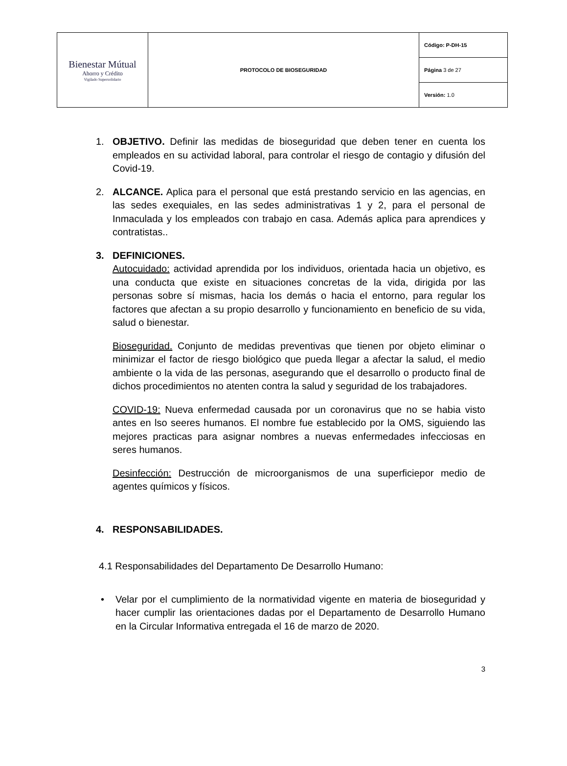| Bienestar Mútual Ahorro y Crédito Vigilado Supersolidario | PROTOCOLO DE BIOSEGURIDAD | Código: P-DH-15 |
| | | Página 3 de 27 |
| | | Versión: 1.0 |
1. OBJETIVO. Definir las medidas de bioseguridad que deben tener en cuenta los empleados en su actividad laboral, para controlar el riesgo de contagio y difusión del Covid-19.
2. ALCANCE. Aplica para el personal que está prestando servicio en las agencias, en las sedes exequiales, en las sedes administrativas 1 y 2, para el personal de Inmaculada y los empleados con trabajo en casa. Además aplica para aprendices y contratistas..
3. DEFINICIONES.
Autocuidado: actividad aprendida por los individuos, orientada hacia un objetivo, es una conducta que existe en situaciones concretas de la vida, dirigida por las personas sobre sí mismas, hacia los demás o hacia el entorno, para regular los factores que afectan a su propio desarrollo y funcionamiento en beneficio de su vida, salud o bienestar.
Bioseguridad. Conjunto de medidas preventivas que tienen por objeto eliminar o minimizar el factor de riesgo biológico que pueda llegar a afectar la salud, el medio ambiente o la vida de las personas, asegurando que el desarrollo o producto final de dichos procedimientos no atenten contra la salud y seguridad de los trabajadores.
COVID-19: Nueva enfermedad causada por un coronavirus que no se habia visto antes en lso seeres humanos. El nombre fue establecido por la OMS, siguiendo las mejores practicas para asignar nombres a nuevas enfermedades infecciosas en seres humanos.
Desinfección: Destrucción de microorganismos de una superficiepor medio de agentes químicos y físicos.
4. RESPONSABILIDADES.
4.1 Responsabilidades del Departamento De Desarrollo Humano:
• Velar por el cumplimiento de la normatividad vigente en materia de bioseguridad y hacer cumplir las orientaciones dadas por el Departamento de Desarrollo Humano en la Circular Informativa entregada el 16 de marzo de 2020.
3